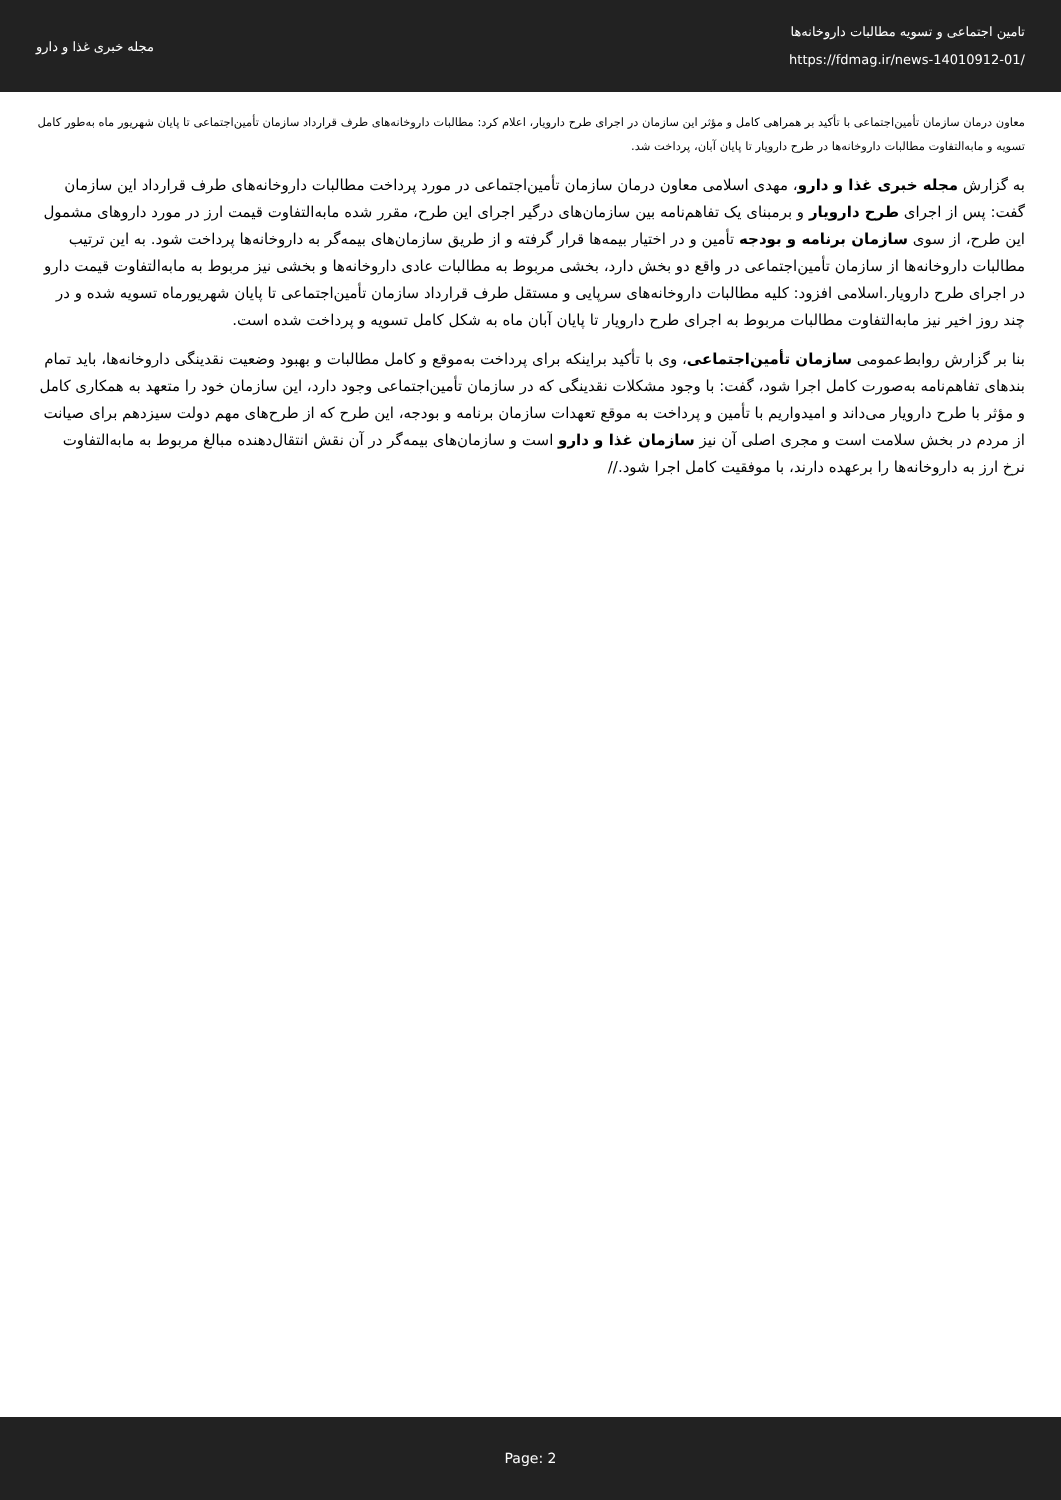مجله خبری غذا و دارو
تامین اجتماعی و تسویه مطالبات داروخانه‌ها
https://fdmag.ir/news-14010912-01/
معاون درمان سازمان تأمین‌اجتماعی با تأکید بر همراهی کامل و مؤثر این سازمان در اجرای طرح دارویار، اعلام کرد: مطالبات داروخانه‌های طرف قرارداد سازمان تأمین‌اجتماعی تا پایان شهریور ماه به‌طور کامل تسویه و مابه‌التفاوت مطالبات داروخانه‌ها در طرح دارویار تا پایان آبان، پرداخت شد.
به گزارش مجله خبری غذا و دارو، مهدی اسلامی معاون درمان سازمان تأمین‌اجتماعی در مورد پرداخت مطالبات داروخانه‌های طرف قرارداد این سازمان گفت: پس از اجرای طرح دارویار و برمبنای یک تفاهم‌نامه بین سازمان‌های درگیر اجرای این طرح، مقرر شده مابه‌التفاوت قیمت ارز در مورد داروهای مشمول این طرح، از سوی سازمان برنامه و بودجه تأمین و در اختیار بیمه‌ها قرار گرفته و از طریق سازمان‌های بیمه‌گر به داروخانه‌ها پرداخت شود. به این ترتیب مطالبات داروخانه‌ها از سازمان تأمین‌اجتماعی در واقع دو بخش دارد، بخشی مربوط به مطالبات عادی داروخانه‌ها و بخشی نیز مربوط به مابه‌التفاوت قیمت دارو در اجرای طرح دارویار.اسلامی افزود: کلیه مطالبات داروخانه‌های سرپایی و مستقل طرف قرارداد سازمان تأمین‌اجتماعی تا پایان شهریورماه تسویه شده و در چند روز اخیر نیز مابه‌التفاوت مطالبات مربوط به اجرای طرح دارویار تا پایان آبان ماه به شکل کامل تسویه و پرداخت شده است.
بنا بر گزارش روابط‌عمومی سازمان تأمین‌اجتماعی، وی با تأکید براینکه برای پرداخت به‌موقع و کامل مطالبات و بهبود وضعیت نقدینگی داروخانه‌ها، باید تمام بندهای تفاهم‌نامه به‌صورت کامل اجرا شود، گفت: با وجود مشکلات نقدینگی که در سازمان تأمین‌اجتماعی وجود دارد، این سازمان خود را متعهد به همکاری کامل و مؤثر با طرح دارویار می‌داند و امیدواریم با تأمین و پرداخت به موقع تعهدات سازمان برنامه و بودجه، این طرح که از طرح‌های مهم دولت سیزدهم برای صیانت از مردم در بخش سلامت است و مجری اصلی آن نیز سازمان غذا و دارو است و سازمان‌های بیمه‌گر در آن نقش انتقال‌دهنده مبالغ مربوط به مابه‌التفاوت نرخ ارز به داروخانه‌ها را برعهده دارند، با موفقیت کامل اجرا شود.//
Page: 2